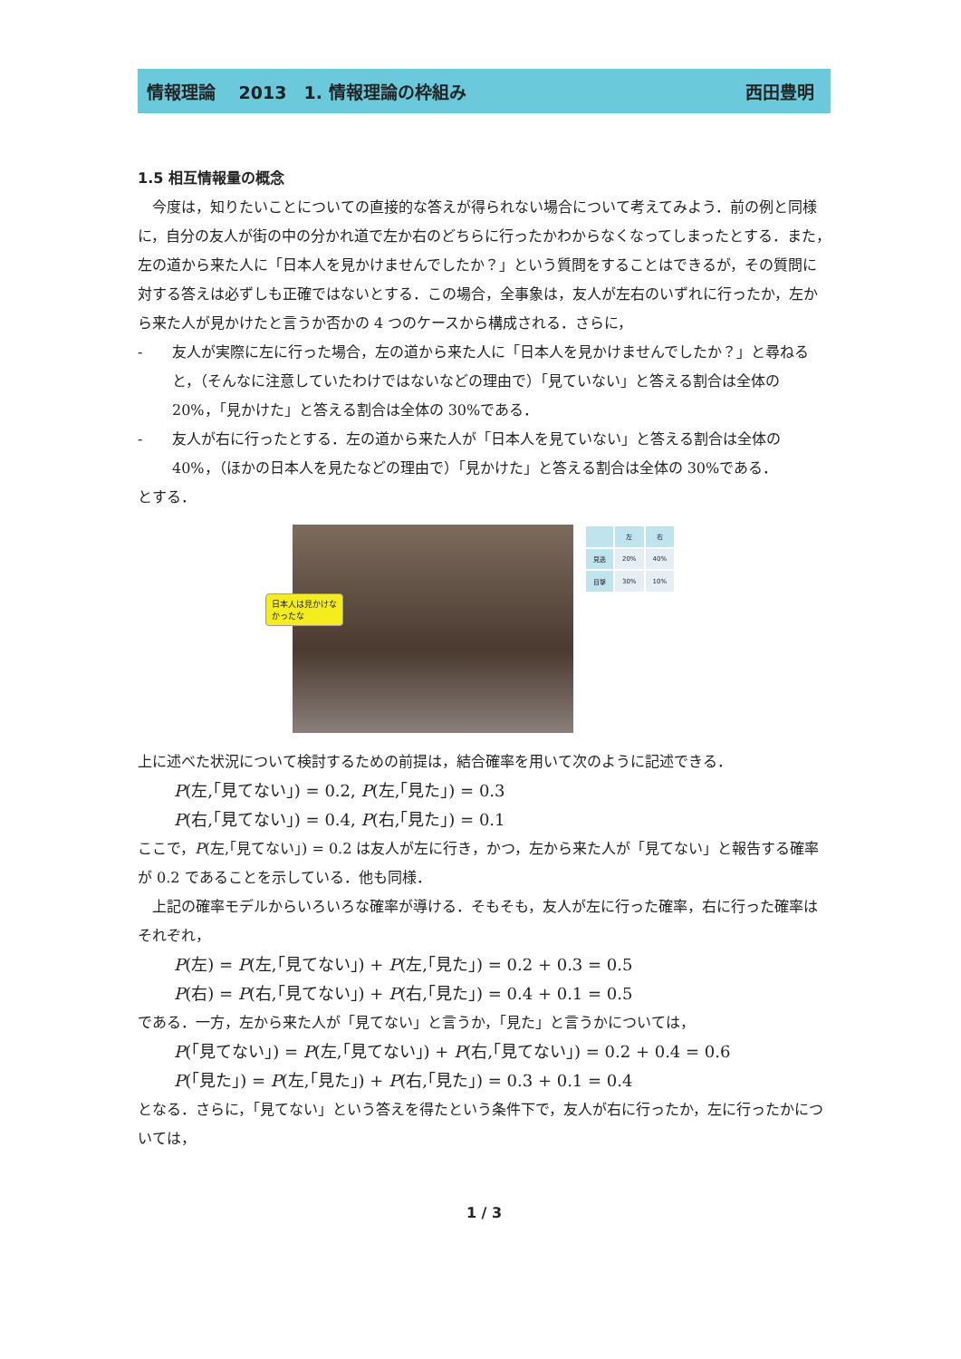情報理論　 2013　1. 情報理論の枠組み 西田豊明
1.5 相互情報量の概念
　今度は，知りたいことについての直接的な答えが得られない場合について考えてみよう．前の例と同様に，自分の友人が街の中の分かれ道で左か右のどちらに行ったかわからなくなってしまったとする．また，左の道から来た人に「日本人を見かけませんでしたか？」という質問をすることはできるが，その質問に対する答えは必ずしも正確ではないとする．この場合，全事象は，友人が左右のいずれに行ったか，左から来た人が見かけたと言うか否かの 4 つのケースから構成される．さらに，
- 友人が実際に左に行った場合，左の道から来た人に「日本人を見かけませんでしたか？」と尋ねると，（そんなに注意していたわけではないなどの理由で）「見ていない」と答える割合は全体の 20%，「見かけた」と答える割合は全体の 30%である．
- 友人が右に行ったとする．左の道から来た人が「日本人を見ていない」と答える割合は全体の 40%，（ほかの日本人を見たなどの理由で）「見かけた」と答える割合は全体の 30%である．
とする．
日本人は見かけな
かったな
| | 左 | 右 |
| --- | --- | --- |
| 見逃 | 20% | 40% |
| 目撃 | 30% | 10% |
上に述べた状況について検討するための前提は，結合確率を用いて次のように記述できる．
P(左,｢見てない｣) = 0.2, P(左,｢見た｣) = 0.3
P(右,｢見てない｣) = 0.4, P(右,｢見た｣) = 0.1
ここで，P(左,｢見てない｣) = 0.2 は友人が左に行き，かつ，左から来た人が「見てない」と報告する確率が 0.2 であることを示している．他も同様．
　上記の確率モデルからいろいろな確率が導ける．そもそも，友人が左に行った確率，右に行った確率はそれぞれ，
P(左) = P(左,｢見てない｣) + P(左,｢見た｣) = 0.2 + 0.3 = 0.5
P(右) = P(右,｢見てない｣) + P(右,｢見た｣) = 0.4 + 0.1 = 0.5
である．一方，左から来た人が「見てない」と言うか，「見た」と言うかについては，
P(｢見てない｣) = P(左,｢見てない｣) + P(右,｢見てない｣) = 0.2 + 0.4 = 0.6
P(｢見た｣) = P(左,｢見た｣) + P(右,｢見た｣) = 0.3 + 0.1 = 0.4
となる．さらに，「見てない」という答えを得たという条件下で，友人が右に行ったか，左に行ったかについては，
1 / 3